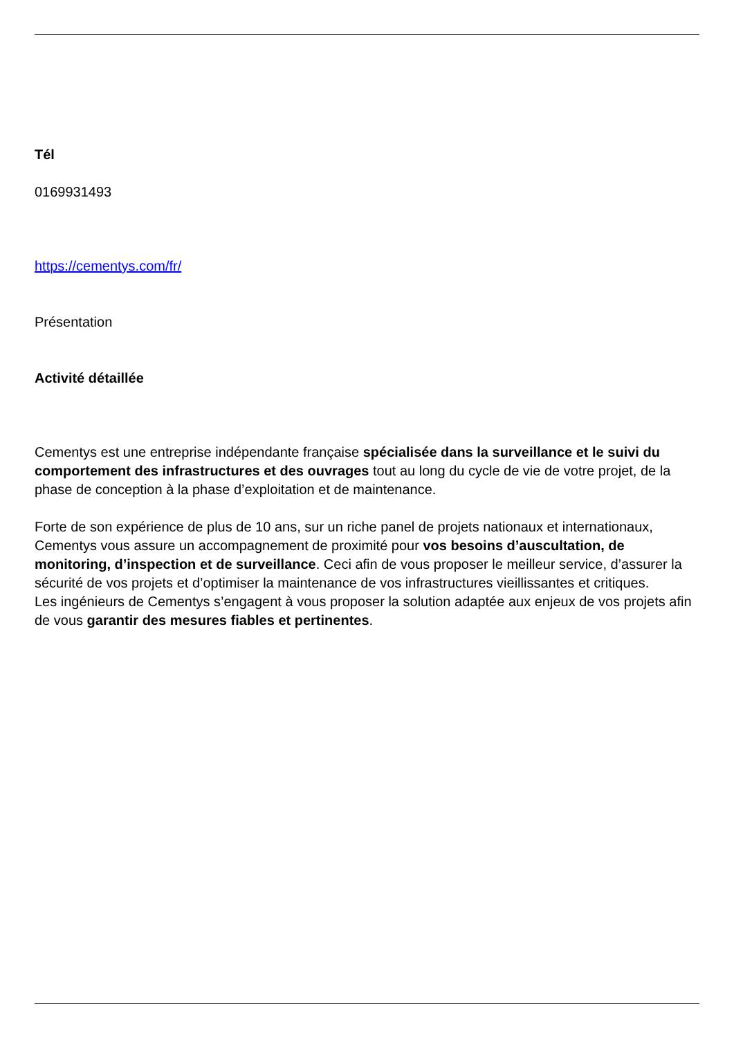Tél
0169931493
https://cementys.com/fr/
Présentation
Activité détaillée
Cementys est une entreprise indépendante française spécialisée dans la surveillance et le suivi du comportement des infrastructures et des ouvrages tout au long du cycle de vie de votre projet, de la phase de conception à la phase d’exploitation et de maintenance.
Forte de son expérience de plus de 10 ans, sur un riche panel de projets nationaux et internationaux, Cementys vous assure un accompagnement de proximité pour vos besoins d’auscultation, de monitoring, d’inspection et de surveillance. Ceci afin de vous proposer le meilleur service, d’assurer la sécurité de vos projets et d’optimiser la maintenance de vos infrastructures vieillissantes et critiques.
Les ingénieurs de Cementys s’engagent à vous proposer la solution adaptée aux enjeux de vos projets afin de vous garantir des mesures fiables et pertinentes.